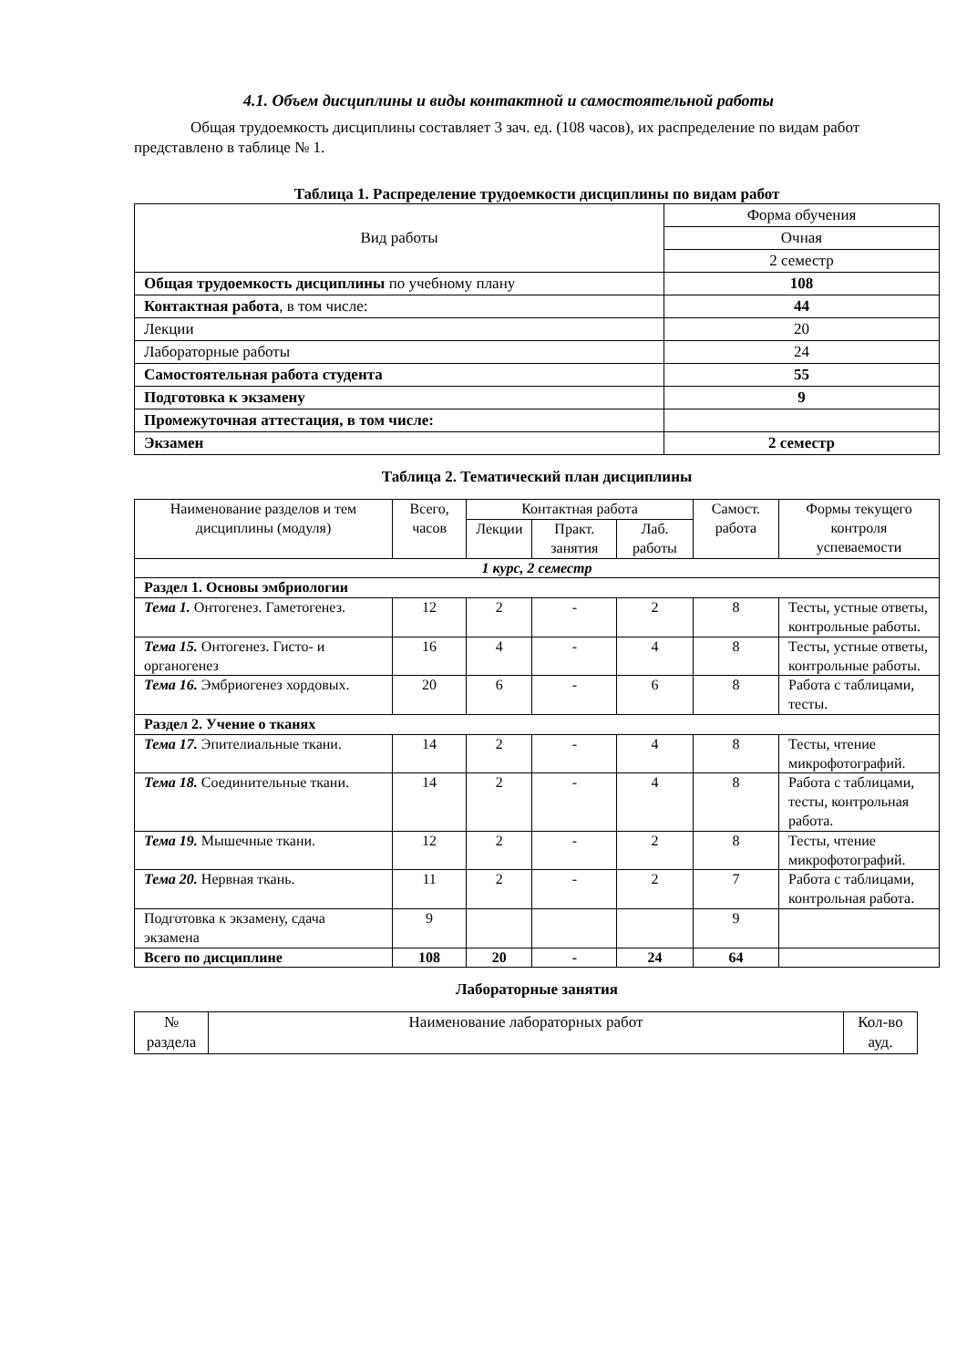4.1. Объем дисциплины и виды контактной и самостоятельной работы
Общая трудоемкость дисциплины составляет 3 зач. ед. (108 часов), их распределение по видам работ представлено в таблице № 1.
Таблица 1. Распределение трудоемкости дисциплины по видам работ
| Вид работы | Форма обучения |
| | Очная |
| | 2 семестр |
| Общая трудоемкость дисциплины по учебному плану | 108 |
| Контактная работа , в том числе: | 44 |
| Лекции | 20 |
| Лабораторные работы | 24 |
| Самостоятельная работа студента | 55 |
| Подготовка к экзамену | 9 |
| Промежуточная аттестация, в том числе: | |
| Экзамен | 2 семестр |
Таблица 2. Тематический план дисциплины
| Наименование разделов и тем дисциплины (модуля) | Всего, часов | Контактная работа | | | Самост. работа | Формы текущего контроля успеваемости |
| | | Лекции | Практ. занятия | Лаб. работы | | |
| 1 курс, 2 семестр | | | | | | |
| Раздел 1. Основы эмбриологии | | | | | | |
| Тема 1. Онтогенез. Гаметогенез. | 12 | 2 | - | 2 | 8 | Тесты, устные ответы, контрольные работы. |
| Тема 15. Онтогенез. Гисто- и органогенез | 16 | 4 | - | 4 | 8 | Тесты, устные ответы, контрольные работы. |
| Тема 16. Эмбриогенез хордовых. | 20 | 6 | - | 6 | 8 | Работа с таблицами, тесты. |
| Раздел 2. Учение о тканях | | | | | | |
| Тема 17. Эпителиальные ткани. | 14 | 2 | - | 4 | 8 | Тесты, чтение микрофотографий. |
| Тема 18. Соединительные ткани. | 14 | 2 | - | 4 | 8 | Работа с таблицами, тесты, контрольная работа. |
| Тема 19. Мышечные ткани. | 12 | 2 | - | 2 | 8 | Тесты, чтение микрофотографий. |
| Тема 20. Нервная ткань. | 11 | 2 | - | 2 | 7 | Работа с таблицами, контрольная работа. |
| Подготовка к экзамену, сдача экзамена | 9 | | | | 9 | |
| Всего по дисциплине | 108 | 20 | - | 24 | 64 | |
Лабораторные занятия
| № раздела | Наименование лабораторных работ | Кол-во ауд. |